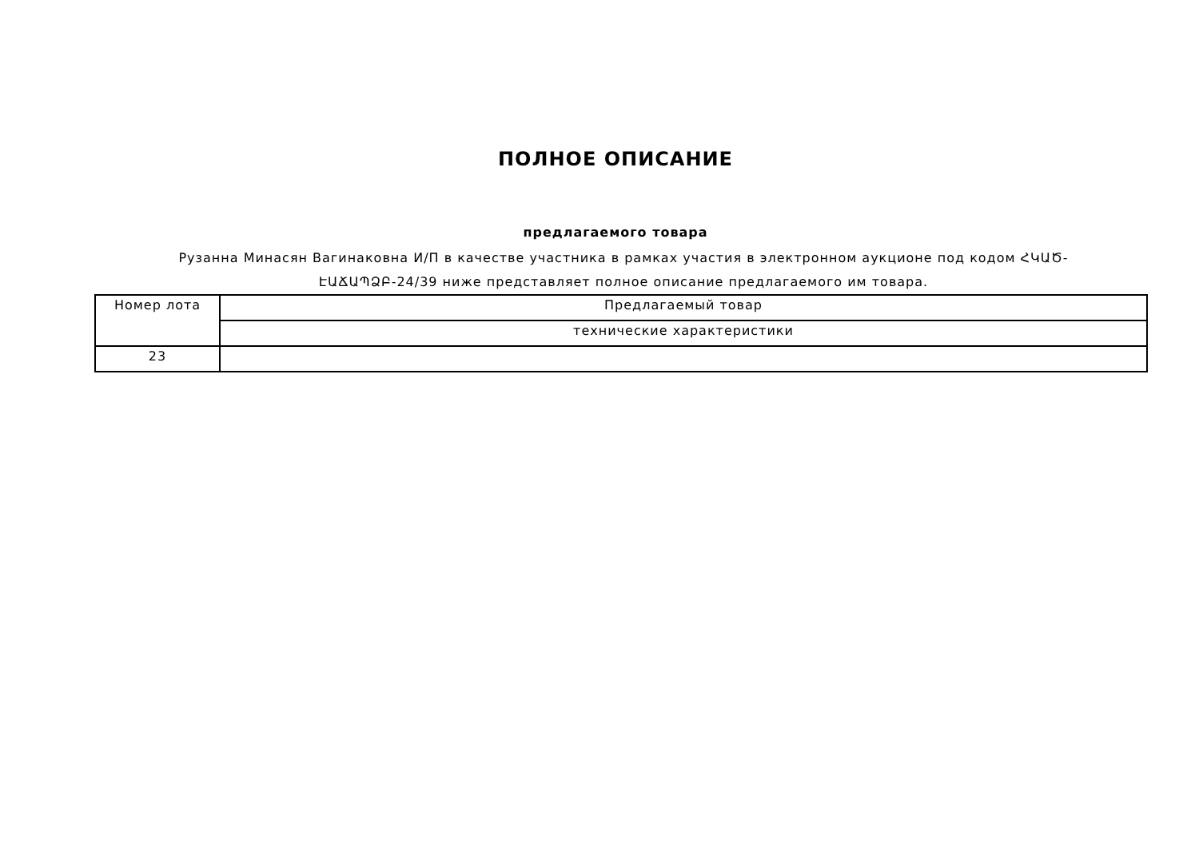ПОЛНОЕ ОПИСАНИЕ
предлагаемого товара
Рузанна Минасян Вагинаковна И/П в качестве участника в рамках участия в электронном аукционе под кодом ՀԿԱԾ-ԷԱՃԱՊՁԲ-24/39 ниже представляет полное описание предлагаемого им товара.
| Номер лота | Предлагаемый товар |
| | технические характеристики |
| 23 | |